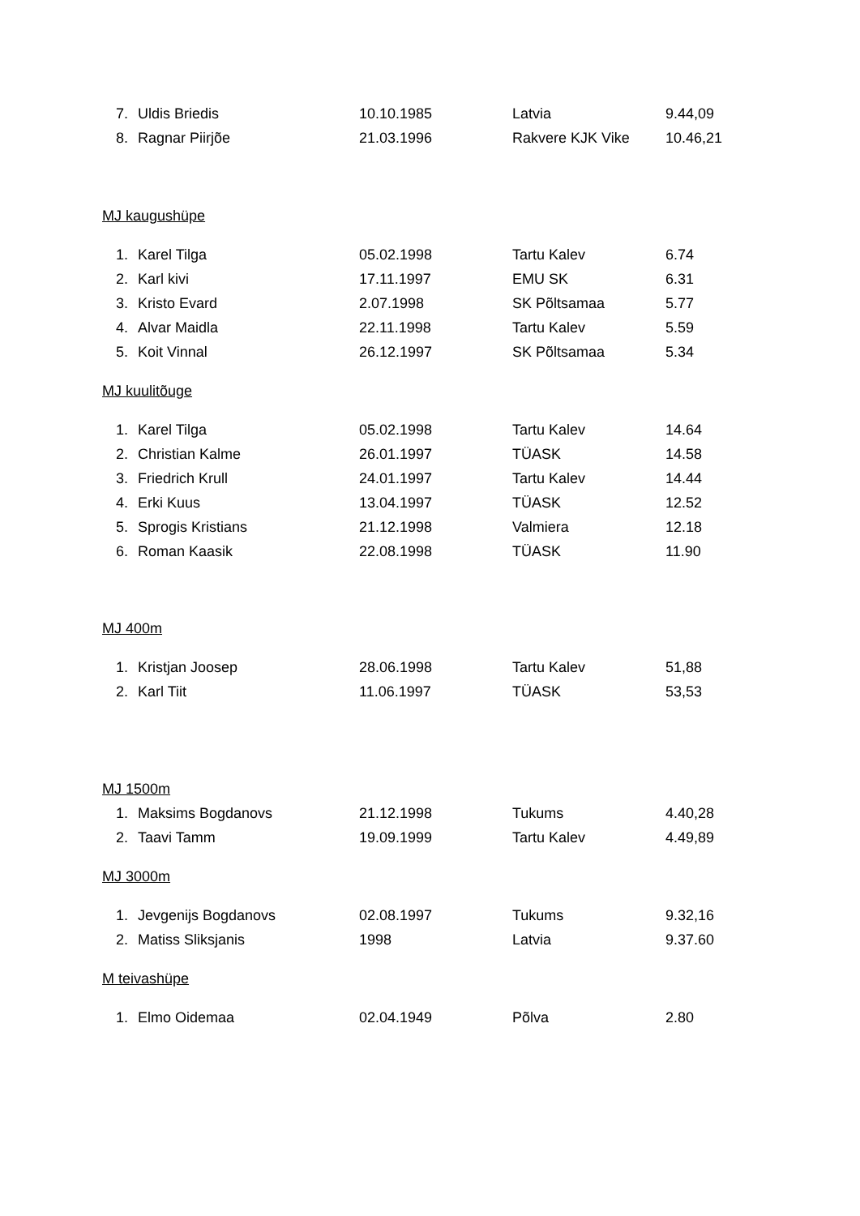| 7. | Uldis Briedis | 10.10.1985 | Latvia | 9.44,09 |
| 8. | Ragnar Piirjõe | 21.03.1996 | Rakvere KJK Vike | 10.46,21 |
MJ kaugushüpe
| 1. | Karel Tilga | 05.02.1998 | Tartu Kalev | 6.74 |
| 2. | Karl kivi | 17.11.1997 | EMU SK | 6.31 |
| 3. | Kristo Evard | 2.07.1998 | SK Põltsamaa | 5.77 |
| 4. | Alvar Maidla | 22.11.1998 | Tartu Kalev | 5.59 |
| 5. | Koit Vinnal | 26.12.1997 | SK Põltsamaa | 5.34 |
MJ kuulitõuge
| 1. | Karel Tilga | 05.02.1998 | Tartu Kalev | 14.64 |
| 2. | Christian Kalme | 26.01.1997 | TÜASK | 14.58 |
| 3. | Friedrich Krull | 24.01.1997 | Tartu Kalev | 14.44 |
| 4. | Erki Kuus | 13.04.1997 | TÜASK | 12.52 |
| 5. | Sprogis Kristians | 21.12.1998 | Valmiera | 12.18 |
| 6. | Roman Kaasik | 22.08.1998 | TÜASK | 11.90 |
MJ 400m
| 1. | Kristjan Joosep | 28.06.1998 | Tartu Kalev | 51,88 |
| 2. | Karl Tiit | 11.06.1997 | TÜASK | 53,53 |
MJ 1500m
| 1. | Maksims Bogdanovs | 21.12.1998 | Tukums | 4.40,28 |
| 2. | Taavi Tamm | 19.09.1999 | Tartu Kalev | 4.49,89 |
MJ 3000m
| 1. | Jevgenijs Bogdanovs | 02.08.1997 | Tukums | 9.32,16 |
| 2. | Matiss Sliksjanis | 1998 | Latvia | 9.37.60 |
M teivashüpe
| 1. | Elmo Oidemaa | 02.04.1949 | Põlva | 2.80 |